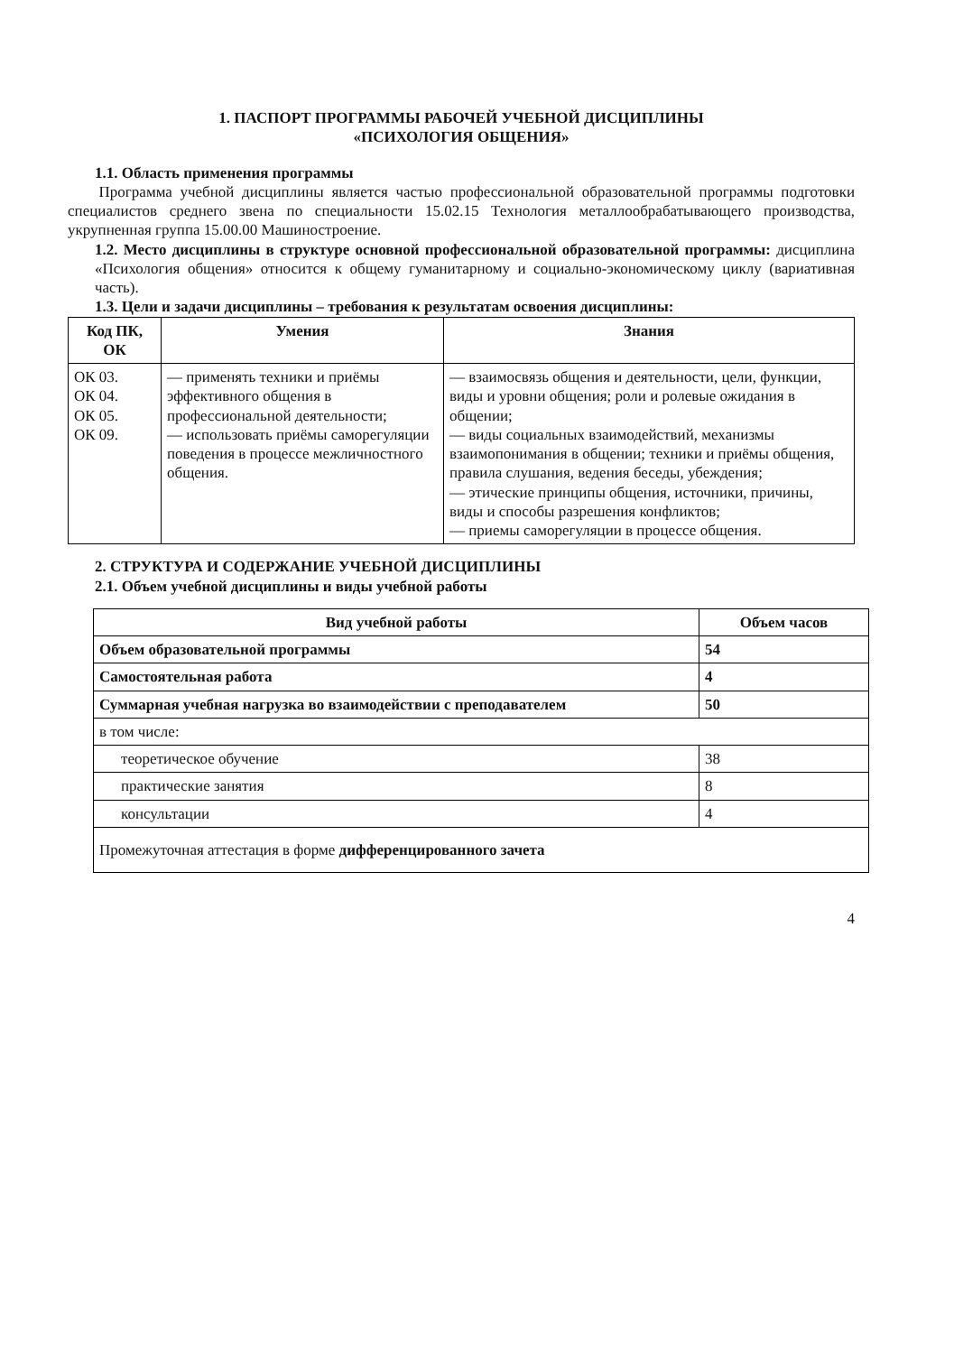1. ПАСПОРТ ПРОГРАММЫ РАБОЧЕЙ УЧЕБНОЙ ДИСЦИПЛИНЫ
«ПСИХОЛОГИЯ ОБЩЕНИЯ»
1.1. Область применения программы
Программа учебной дисциплины является частью профессиональной образовательной программы подготовки специалистов среднего звена по специальности 15.02.15 Технология металлообрабатывающего производства, укрупненная группа 15.00.00 Машиностроение.
1.2. Место дисциплины в структуре основной профессиональной образовательной программы: дисциплина «Психология общения» относится к общему гуманитарному и социально-экономическому циклу (вариативная часть).
1.3. Цели и задачи дисциплины – требования к результатам освоения дисциплины:
| Код ПК, ОК | Умения | Знания |
| --- | --- | --- |
| ОК 03. ОК 04. ОК 05. ОК 09. | — применять техники и приёмы эффективного общения в профессиональной деятельности; — использовать приёмы саморегуляции поведения в процессе межличностного общения. | — взаимосвязь общения и деятельности, цели, функции, виды и уровни общения; роли и ролевые ожидания в общении; — виды социальных взаимодействий, механизмы взаимопонимания в общении; техники и приёмы общения, правила слушания, ведения беседы, убеждения; — этические принципы общения, источники, причины, виды и способы разрешения конфликтов; — приемы саморегуляции в процессе общения. |
2. СТРУКТУРА И СОДЕРЖАНИЕ УЧЕБНОЙ ДИСЦИПЛИНЫ
2.1. Объем учебной дисциплины и виды учебной работы
| Вид учебной работы | Объем часов |
| --- | --- |
| Объем образовательной программы | 54 |
| Самостоятельная работа | 4 |
| Суммарная учебная нагрузка во взаимодействии с преподавателем | 50 |
| в том числе: | |
| теоретическое обучение | 38 |
| практические занятия | 8 |
| консультации | 4 |
| Промежуточная аттестация в форме дифференцированного зачета | |
4